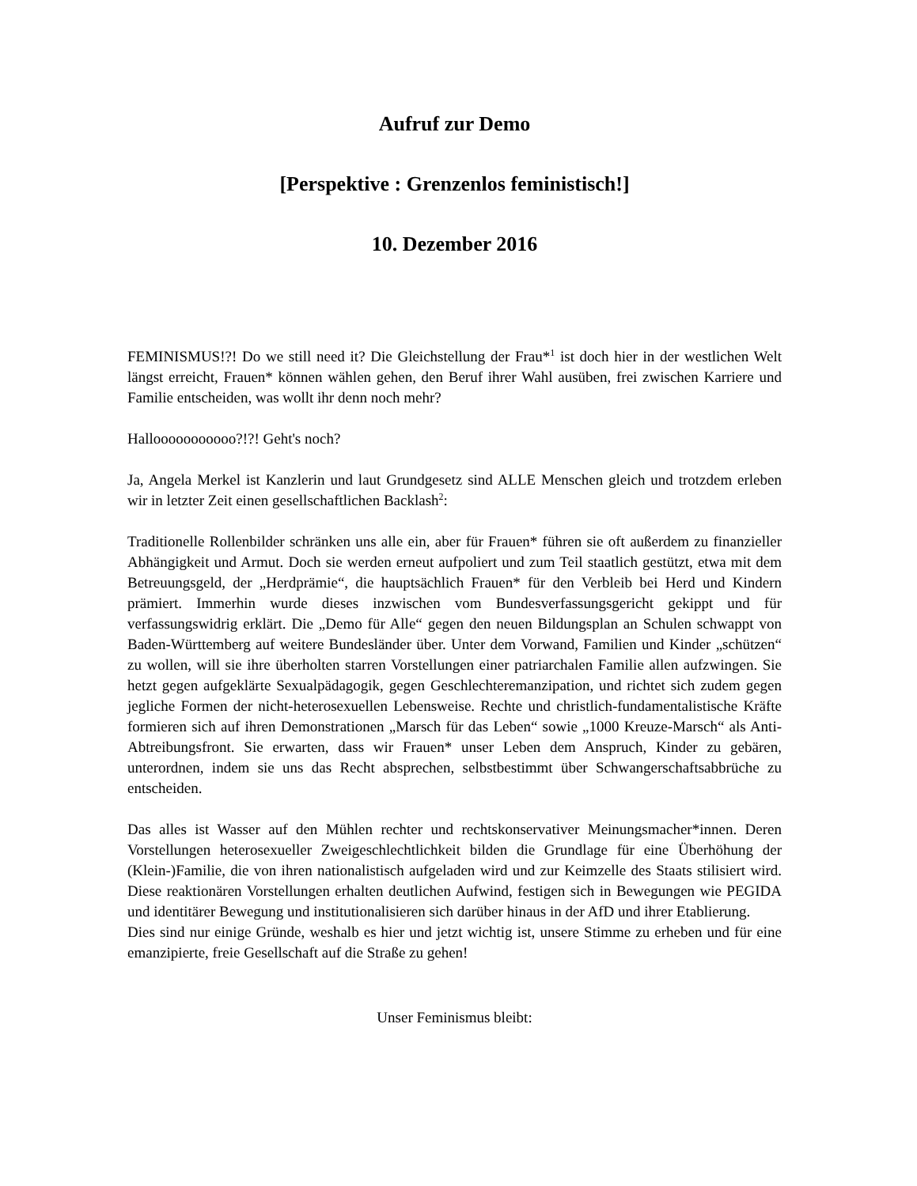Aufruf zur Demo
[Perspektive : Grenzenlos feministisch!]
10. Dezember 2016
FEMINISMUS!?! Do we still need it? Die Gleichstellung der Frau*<sup>1</sup> ist doch hier in der westlichen Welt längst erreicht, Frauen* können wählen gehen, den Beruf ihrer Wahl ausüben, frei zwischen Karriere und Familie entscheiden, was wollt ihr denn noch mehr?
Hallooooooooooo?!?! Geht's noch?
Ja, Angela Merkel ist Kanzlerin und laut Grundgesetz sind ALLE Menschen gleich und trotzdem erleben wir in letzter Zeit einen gesellschaftlichen Backlash<sup>2</sup>:
Traditionelle Rollenbilder schränken uns alle ein, aber für Frauen* führen sie oft außerdem zu finanzieller Abhängigkeit und Armut. Doch sie werden erneut aufpoliert und zum Teil staatlich gestützt, etwa mit dem Betreuungsgeld, der „Herdprämie“, die hauptsächlich Frauen* für den Verbleib bei Herd und Kindern prämiert. Immerhin wurde dieses inzwischen vom Bundesverfassungsgericht gekippt und für verfassungswidrig erklärt. Die „Demo für Alle“ gegen den neuen Bildungsplan an Schulen schwappt von Baden-Württemberg auf weitere Bundesländer über. Unter dem Vorwand, Familien und Kinder „schützen“ zu wollen, will sie ihre überholten starren Vorstellungen einer patriarchalen Familie allen aufzwingen. Sie hetzt gegen aufgeklärte Sexualpädagogik, gegen Geschlechteremanzipation, und richtet sich zudem gegen jegliche Formen der nicht-heterosexuellen Lebensweise. Rechte und christlich-fundamentalistische Kräfte formieren sich auf ihren Demonstrationen „Marsch für das Leben“ sowie „1000 Kreuze-Marsch“ als Anti-Abtreibungsfront. Sie erwarten, dass wir Frauen* unser Leben dem Anspruch, Kinder zu gebären, unterordnen, indem sie uns das Recht absprechen, selbstbestimmt über Schwangerschaftsabbrüche zu entscheiden.
Das alles ist Wasser auf den Mühlen rechter und rechtskonservativer Meinungsmacher*innen. Deren Vorstellungen heterosexueller Zweigeschlechtlichkeit bilden die Grundlage für eine Überhöhung der (Klein-)Familie, die von ihren nationalistisch aufgeladen wird und zur Keimzelle des Staats stilisiert wird. Diese reaktionären Vorstellungen erhalten deutlichen Aufwind, festigen sich in Bewegungen wie PEGIDA und identitärer Bewegung und institutionalisieren sich darüber hinaus in der AfD und ihrer Etablierung.
Dies sind nur einige Gründe, weshalb es hier und jetzt wichtig ist, unsere Stimme zu erheben und für eine emanzipierte, freie Gesellschaft auf die Straße zu gehen!
Unser Feminismus bleibt: